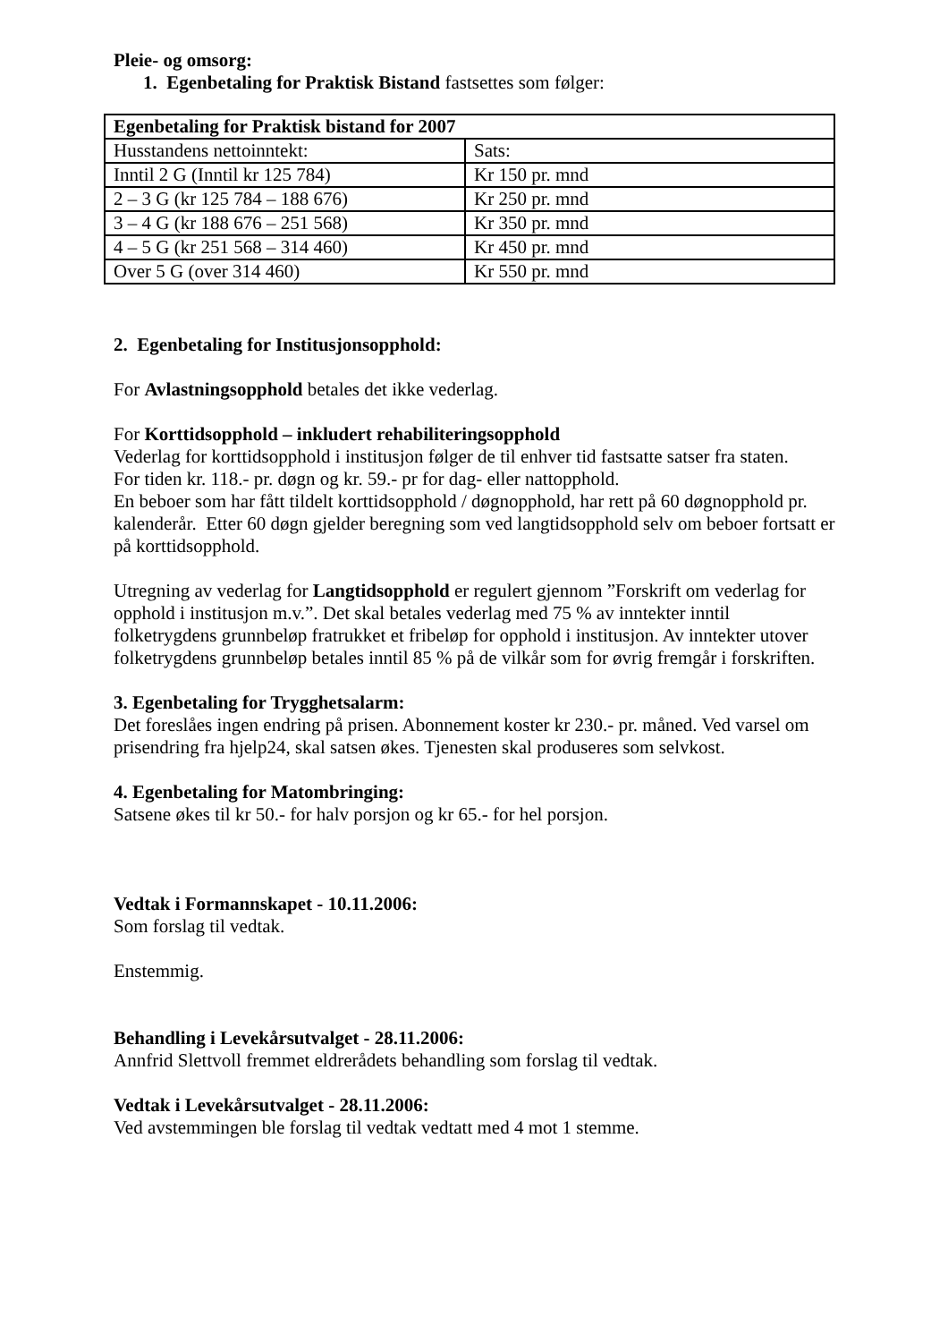Pleie- og omsorg:
1. Egenbetaling for Praktisk Bistand fastsettes som følger:
| Egenbetaling for Praktisk bistand for 2007 | |
| Husstandens nettoinntekt: | Sats: |
| Inntil 2 G (Inntil kr 125 784) | Kr 150 pr. mnd |
| 2 – 3 G (kr 125 784 – 188 676) | Kr 250 pr. mnd |
| 3 – 4 G (kr 188 676 – 251 568) | Kr 350 pr. mnd |
| 4 – 5 G (kr 251 568 – 314 460) | Kr 450 pr. mnd |
| Over 5 G (over 314 460) | Kr 550 pr. mnd |
2. Egenbetaling for Institusjonsopphold:
For Avlastningsopphold betales det ikke vederlag.
For Korttidsopphold – inkludert rehabiliteringsopphold
Vederlag for korttidsopphold i institusjon følger de til enhver tid fastsatte satser fra staten.
For tiden kr. 118.- pr. døgn og kr. 59.- pr for dag- eller nattopphold.
En beboer som har fått tildelt korttidsopphold / døgnopphold, har rett på 60 døgnopphold pr. kalenderår. Etter 60 døgn gjelder beregning som ved langtidsopphold selv om beboer fortsatt er på korttidsopphold.
Utregning av vederlag for Langtidsopphold er regulert gjennom ”Forskrift om vederlag for opphold i institusjon m.v.”. Det skal betales vederlag med 75 % av inntekter inntil folketrygdens grunnbeløp fratrukket et fribeløp for opphold i institusjon. Av inntekter utover folketrygdens grunnbeløp betales inntil 85 % på de vilkår som for øvrig fremgår i forskriften.
3. Egenbetaling for Trygghetsalarm:
Det foreslåes ingen endring på prisen. Abonnement koster kr 230.- pr. måned. Ved varsel om prisendring fra hjelp24, skal satsen økes. Tjenesten skal produseres som selvkost.
4. Egenbetaling for Matombringing:
Satsene økes til kr 50.- for halv porsjon og kr 65.- for hel porsjon.
Vedtak i Formannskapet - 10.11.2006:
Som forslag til vedtak.
Enstemmig.
Behandling i Levekårsutvalget - 28.11.2006:
Annfrid Slettvoll fremmet eldrerådets behandling som forslag til vedtak.
Vedtak i Levekårsutvalget - 28.11.2006:
Ved avstemmingen ble forslag til vedtak vedtatt med 4 mot 1 stemme.